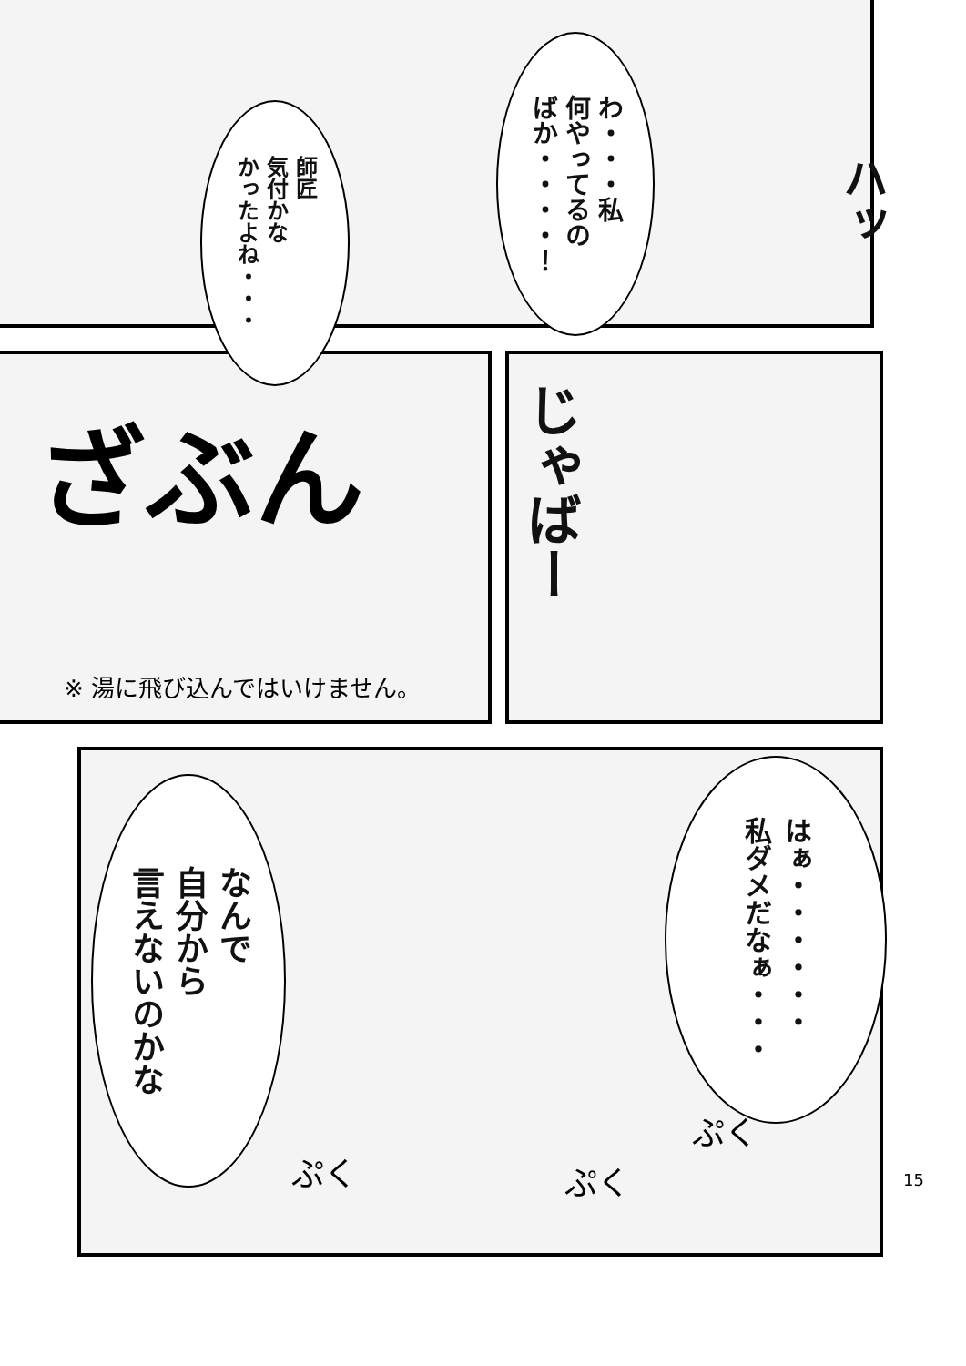わ・・・私
何やってるの
ばか・・・・！
師匠
気付かな
かったよね・・・
ハッ
ざぶん
※ 湯に飛び込んではいけません。
じゃばー
はぁ・・・・・・
私ダメだなぁ・・・
なんで
自分から
言えないのかな
ぷく
ぷく ぷく 15